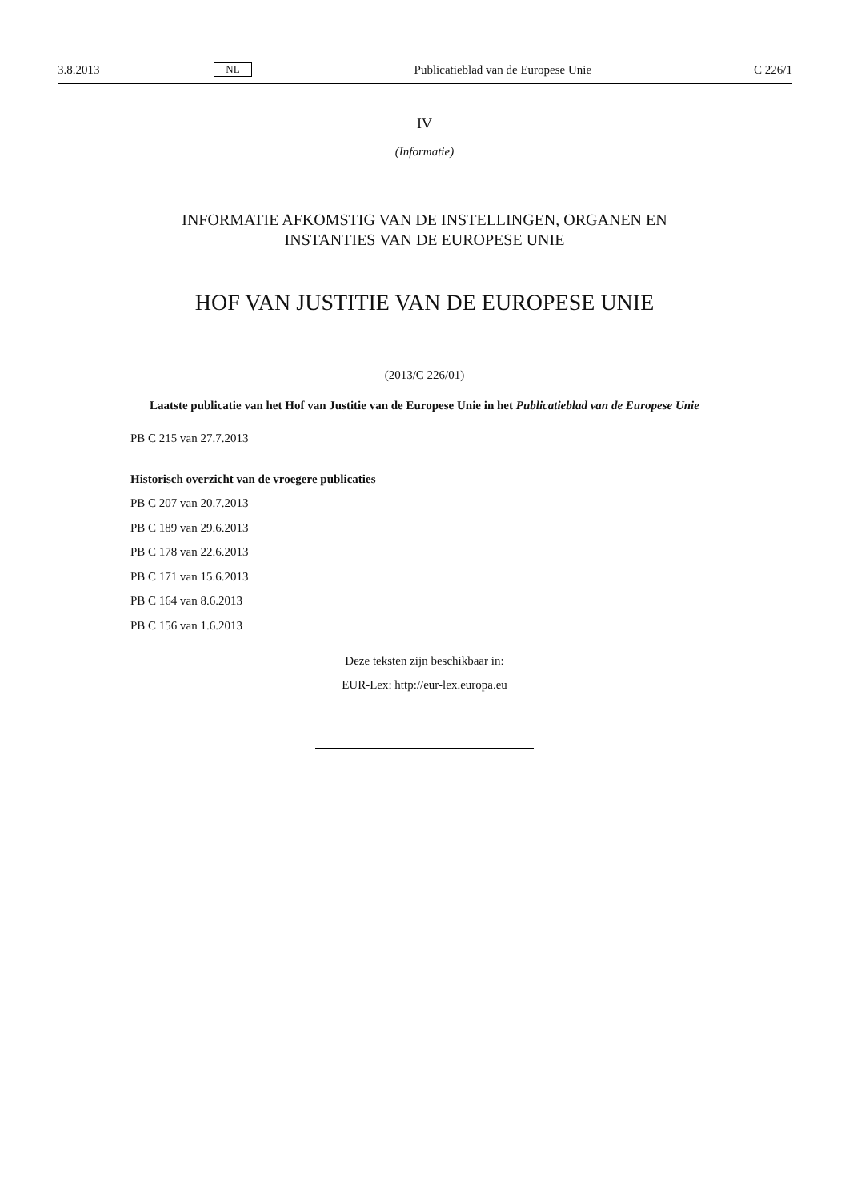3.8.2013 NL Publicatieblad van de Europese Unie C 226/1
IV
(Informatie)
INFORMATIE AFKOMSTIG VAN DE INSTELLINGEN, ORGANEN EN
INSTANTIES VAN DE EUROPESE UNIE
HOF VAN JUSTITIE VAN DE EUROPESE UNIE
(2013/C 226/01)
Laatste publicatie van het Hof van Justitie van de Europese Unie in het Publicatieblad van de Europese Unie
PB C 215 van 27.7.2013
Historisch overzicht van de vroegere publicaties
PB C 207 van 20.7.2013
PB C 189 van 29.6.2013
PB C 178 van 22.6.2013
PB C 171 van 15.6.2013
PB C 164 van 8.6.2013
PB C 156 van 1.6.2013
Deze teksten zijn beschikbaar in:
EUR-Lex: http://eur-lex.europa.eu